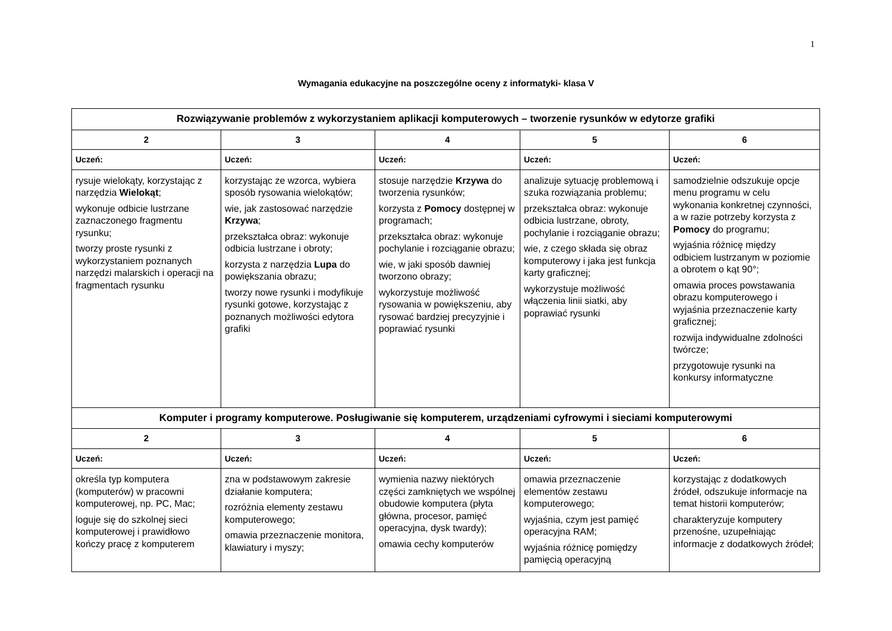1
Wymagania edukacyjne na poszczególne oceny z informatyki- klasa V
| Rozwiązywanie problemów z wykorzystaniem aplikacji komputerowych – tworzenie rysunków w edytorze grafiki | | | | |
| --- | --- | --- | --- | --- |
| 2 | 3 | 4 | 5 | 6 |
| Uczeń: | Uczeń: | Uczeń: | Uczeń: | Uczeń: |
| rysuje wielokąty, korzystając z narzędzia Wielokąt ; wykonuje odbicie lustrzane zaznaczonego fragmentu rysunku; tworzy proste rysunki z wykorzystaniem poznanych narzędzi malarskich i operacji na fragmentach rysunku | korzystając ze wzorca, wybiera sposób rysowania wielokątów; wie, jak zastosować narzędzie Krzywa ; przekształca obraz: wykonuje odbicia lustrzane i obroty; korzysta z narzędzia Lupa do powiększania obrazu; tworzy nowe rysunki i modyfikuje rysunki gotowe, korzystając z poznanych możliwości edytora grafiki | stosuje narzędzie Krzywa do tworzenia rysunków; korzysta z Pomocy dostępnej w programach; przekształca obraz: wykonuje pochylanie i rozciąganie obrazu; wie, w jaki sposób dawniej tworzono obrazy; wykorzystuje możliwość rysowania w powiększeniu, aby rysować bardziej precyzyjnie i poprawiać rysunki | analizuje sytuację problemową i szuka rozwiązania problemu; przekształca obraz: wykonuje odbicia lustrzane, obroty, pochylanie i rozciąganie obrazu; wie, z czego składa się obraz komputerowy i jaka jest funkcja karty graficznej; wykorzystuje możliwość włączenia linii siatki, aby poprawiać rysunki | samodzielnie odszukuje opcje menu programu w celu wykonania konkretnej czynności, a w razie potrzeby korzysta z Pomocy do programu; wyjaśnia różnicę między odbiciem lustrzanym w poziomie a obrotem o kąt 90°; omawia proces powstawania obrazu komputerowego i wyjaśnia przeznaczenie karty graficznej; rozwija indywidualne zdolności twórcze; przygotowuje rysunki na konkursy informatyczne |
| Komputer i programy komputerowe. Posługiwanie się komputerem, urządzeniami cyfrowymi i sieciami komputerowymi | | | | |
| 2 | 3 | 4 | 5 | 6 |
| Uczeń: | Uczeń: | Uczeń: | Uczeń: | Uczeń: |
| określa typ komputera (komputerów) w pracowni komputerowej, np. PC, Mac; loguje się do szkolnej sieci komputerowej i prawidłowo kończy pracę z komputerem | zna w podstawowym zakresie działanie komputera; rozróżnia elementy zestawu komputerowego; omawia przeznaczenie monitora, klawiatury i myszy; | wymienia nazwy niektórych części zamkniętych we wspólnej obudowie komputera (płyta główna, procesor, pamięć operacyjna, dysk twardy); omawia cechy komputerów | omawia przeznaczenie elementów zestawu komputerowego; wyjaśnia, czym jest pamięć operacyjna RAM; wyjaśnia różnicę pomiędzy pamięcią operacyjną | korzystając z dodatkowych źródeł, odszukuje informacje na temat historii komputerów; charakteryzuje komputery przenośne, uzupełniając informacje z dodatkowych źródeł; |